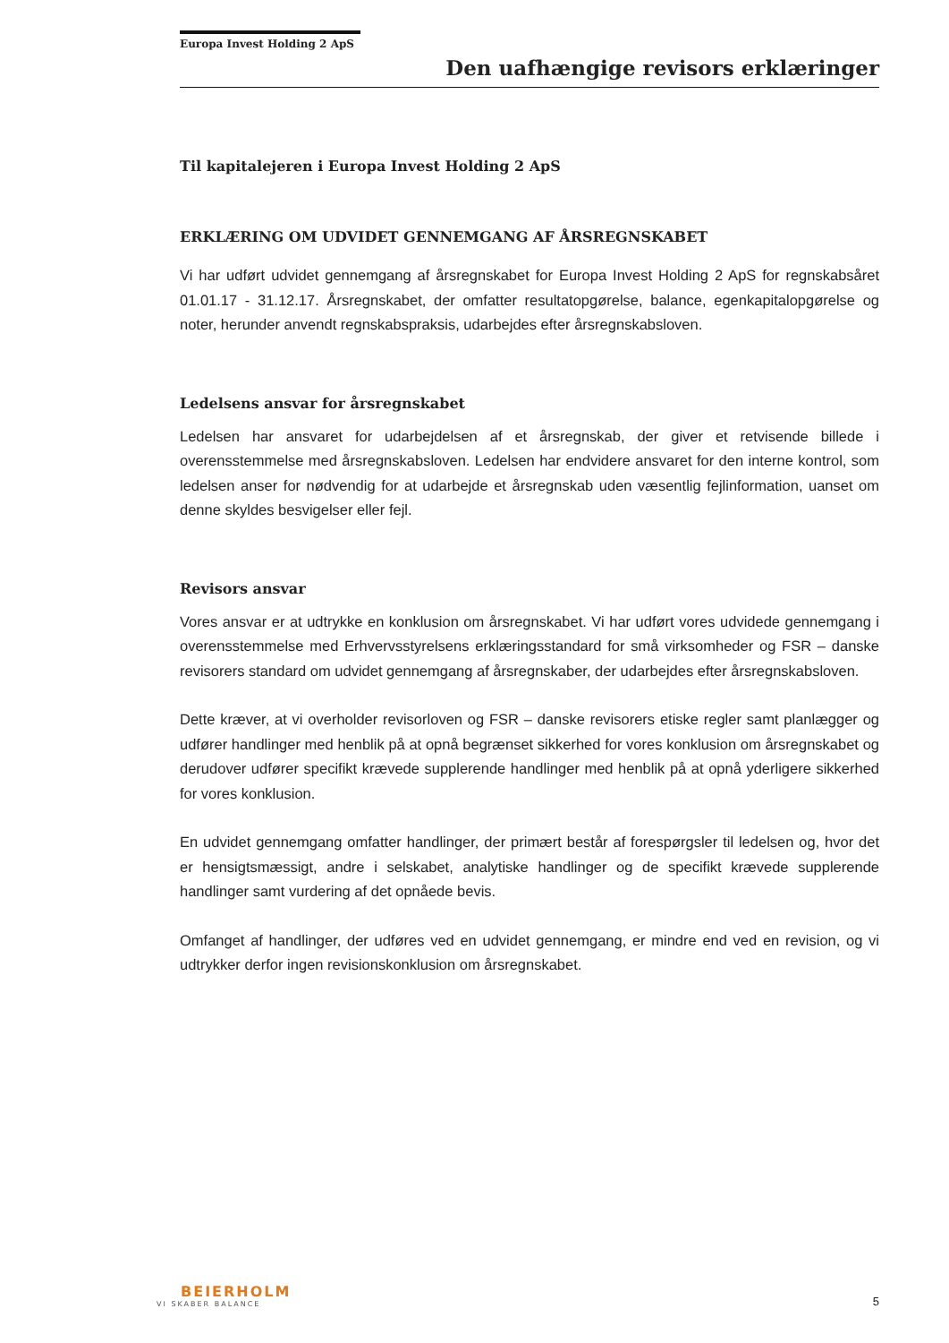Europa Invest Holding 2 ApS
Den uafhængige revisors erklæringer
Til kapitalejeren i Europa Invest Holding 2 ApS
ERKLÆRING OM UDVIDET GENNEMGANG AF ÅRSREGNSKABET
Vi har udført udvidet gennemgang af årsregnskabet for Europa Invest Holding 2 ApS for regnskabsåret 01.01.17 - 31.12.17. Årsregnskabet, der omfatter resultatopgørelse, balance, egenkapitalopgørelse og noter, herunder anvendt regnskabspraksis, udarbejdes efter årsregnskabsloven.
Ledelsens ansvar for årsregnskabet
Ledelsen har ansvaret for udarbejdelsen af et årsregnskab, der giver et retvisende billede i overensstemmelse med årsregnskabsloven. Ledelsen har endvidere ansvaret for den interne kontrol, som ledelsen anser for nødvendig for at udarbejde et årsregnskab uden væsentlig fejlinformation, uanset om denne skyldes besvigelser eller fejl.
Revisors ansvar
Vores ansvar er at udtrykke en konklusion om årsregnskabet. Vi har udført vores udvidede gennemgang i overensstemmelse med Erhvervsstyrelsens erklæringsstandard for små virksomheder og FSR – danske revisorers standard om udvidet gennemgang af årsregnskaber, der udarbejdes efter årsregnskabsloven.
Dette kræver, at vi overholder revisorloven og FSR – danske revisorers etiske regler samt planlægger og udfører handlinger med henblik på at opnå begrænset sikkerhed for vores konklusion om årsregnskabet og derudover udfører specifikt krævede supplerende handlinger med henblik på at opnå yderligere sikkerhed for vores konklusion.
En udvidet gennemgang omfatter handlinger, der primært består af forespørgsler til ledelsen og, hvor det er hensigtsmæssigt, andre i selskabet, analytiske handlinger og de specifikt krævede supplerende handlinger samt vurdering af det opnåede bevis.
Omfanget af handlinger, der udføres ved en udvidet gennemgang, er mindre end ved en revision, og vi udtrykker derfor ingen revisionskonklusion om årsregnskabet.
BEIERHOLM
VI SKABER BALANCE
5